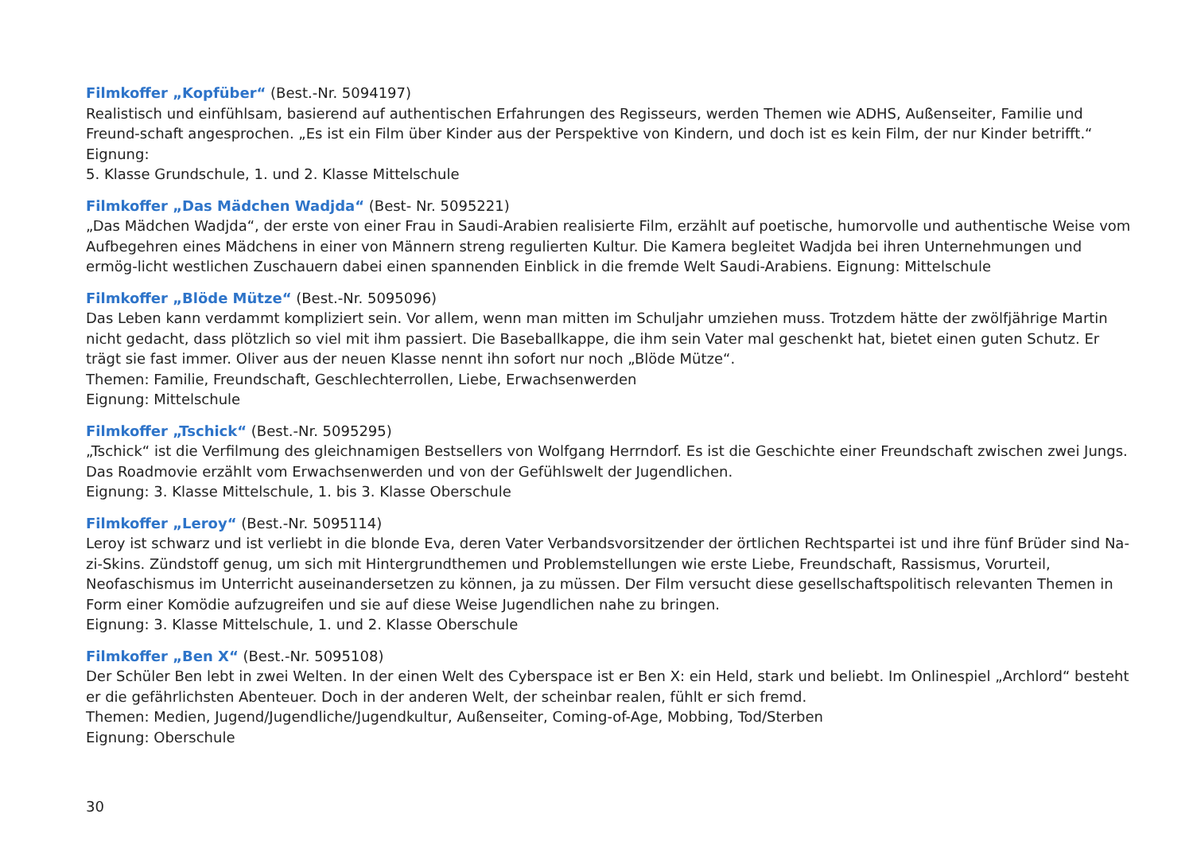Filmkoffer „Kopfüber“ (Best.-Nr. 5094197)
Realistisch und einfühlsam, basierend auf authentischen Erfahrungen des Regisseurs, werden Themen wie ADHS, Außenseiter, Familie und Freund-schaft angesprochen. „Es ist ein Film über Kinder aus der Perspektive von Kindern, und doch ist es kein Film, der nur Kinder betrifft.“ Eignung:
5. Klasse Grundschule, 1. und 2. Klasse Mittelschule
Filmkoffer „Das Mädchen Wadjda“ (Best- Nr. 5095221)
„Das Mädchen Wadjda“, der erste von einer Frau in Saudi-Arabien realisierte Film, erzählt auf poetische, humorvolle und authentische Weise vom Aufbegehren eines Mädchens in einer von Männern streng regulierten Kultur. Die Kamera begleitet Wadjda bei ihren Unternehmungen und ermög-licht westlichen Zuschauern dabei einen spannenden Einblick in die fremde Welt Saudi-Arabiens. Eignung: Mittelschule
Filmkoffer „Blöde Mütze“ (Best.-Nr. 5095096)
Das Leben kann verdammt kompliziert sein. Vor allem, wenn man mitten im Schuljahr umziehen muss. Trotzdem hätte der zwölfjährige Martin nicht gedacht, dass plötzlich so viel mit ihm passiert. Die Baseballkappe, die ihm sein Vater mal geschenkt hat, bietet einen guten Schutz. Er trägt sie fast immer. Oliver aus der neuen Klasse nennt ihn sofort nur noch „Blöde Mütze“.
Themen: Familie, Freundschaft, Geschlechterrollen, Liebe, Erwachsenwerden
Eignung: Mittelschule
Filmkoffer „Tschick“ (Best.-Nr. 5095295)
„Tschick“ ist die Verfilmung des gleichnamigen Bestsellers von Wolfgang Herrndorf. Es ist die Geschichte einer Freundschaft zwischen zwei Jungs. Das Roadmovie erzählt vom Erwachsenwerden und von der Gefühlswelt der Jugendlichen.
Eignung: 3. Klasse Mittelschule, 1. bis 3. Klasse Oberschule
Filmkoffer „Leroy“ (Best.-Nr. 5095114)
Leroy ist schwarz und ist verliebt in die blonde Eva, deren Vater Verbandsvorsitzender der örtlichen Rechtspartei ist und ihre fünf Brüder sind Na-zi-Skins. Zündstoff genug, um sich mit Hintergrundthemen und Problemstellungen wie erste Liebe, Freundschaft, Rassismus, Vorurteil, Neofaschismus im Unterricht auseinandersetzen zu können, ja zu müssen. Der Film versucht diese gesellschaftspolitisch relevanten Themen in Form einer Komödie aufzugreifen und sie auf diese Weise Jugendlichen nahe zu bringen.
Eignung: 3. Klasse Mittelschule, 1. und 2. Klasse Oberschule
Filmkoffer „Ben X“ (Best.-Nr. 5095108)
Der Schüler Ben lebt in zwei Welten. In der einen Welt des Cyberspace ist er Ben X: ein Held, stark und beliebt. Im Onlinespiel „Archlord“ besteht er die gefährlichsten Abenteuer. Doch in der anderen Welt, der scheinbar realen, fühlt er sich fremd.
Themen: Medien, Jugend/Jugendliche/Jugendkultur, Außenseiter, Coming-of-Age, Mobbing, Tod/Sterben
Eignung: Oberschule
30